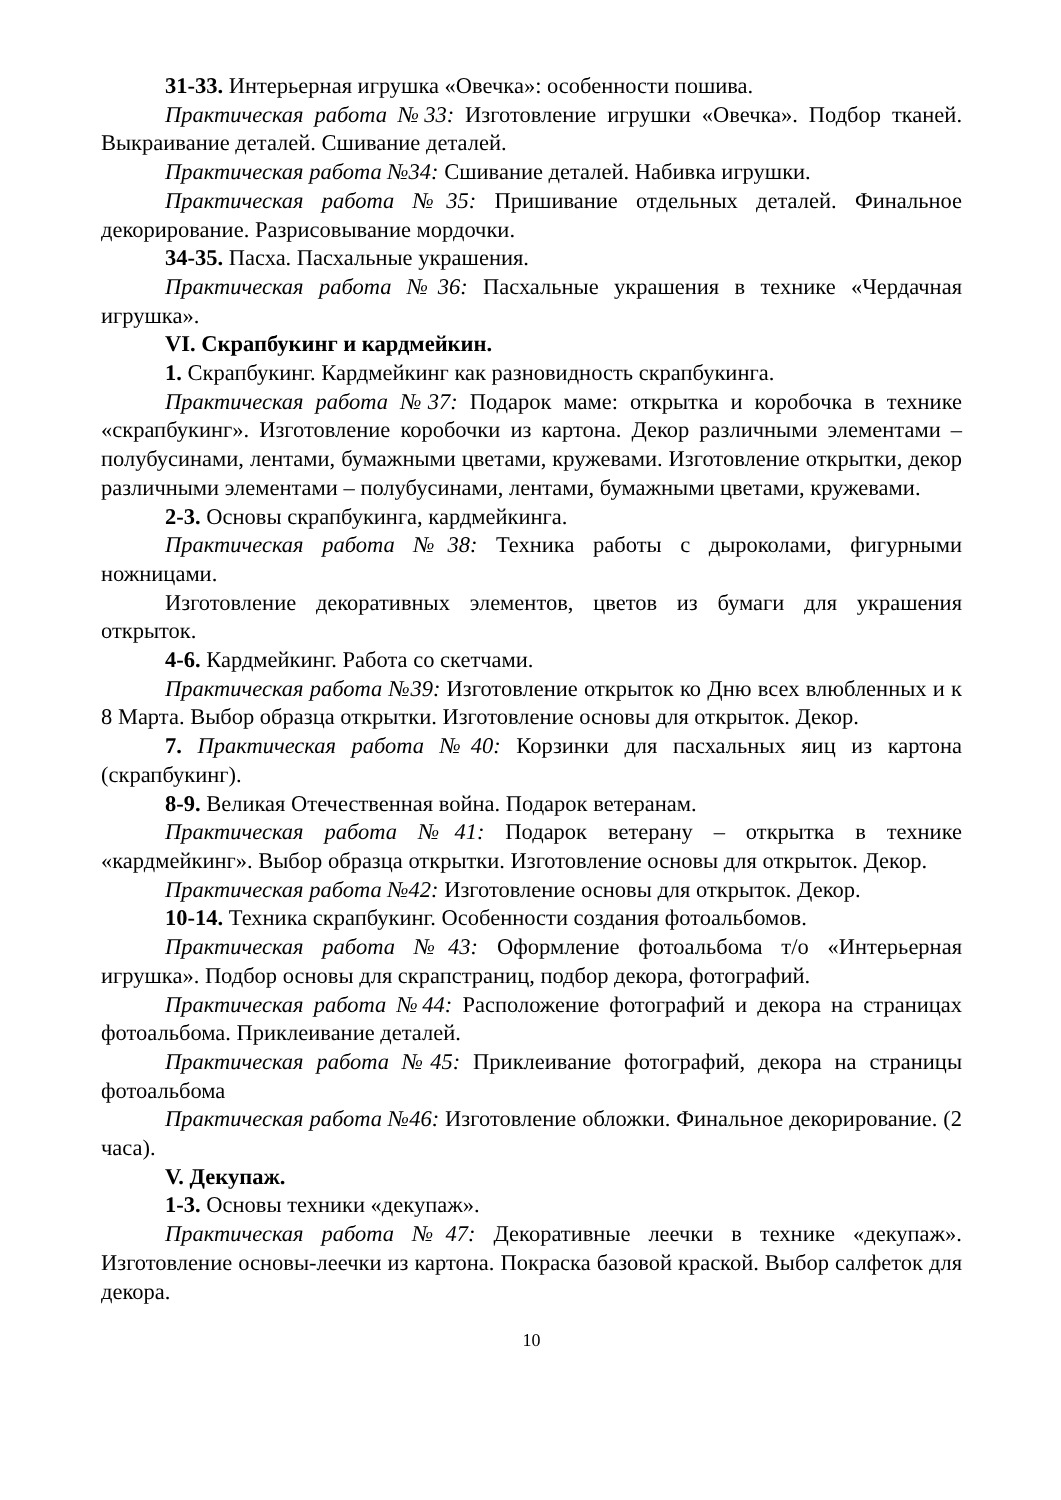31-33. Интерьерная игрушка «Овечка»: особенности пошива.
Практическая работа №33: Изготовление игрушки «Овечка». Подбор тканей. Выкраивание деталей. Сшивание деталей.
Практическая работа №34: Сшивание деталей. Набивка игрушки.
Практическая работа №35: Пришивание отдельных деталей. Финальное декорирование. Разрисовывание мордочки.
34-35. Пасха. Пасхальные украшения.
Практическая работа №36: Пасхальные украшения в технике «Чердачная игрушка».
VI. Скрапбукинг и кардмейкин.
1. Скрапбукинг. Кардмейкинг как разновидность скрапбукинга.
Практическая работа №37: Подарок маме: открытка и коробочка в технике «скрапбукинг». Изготовление коробочки из картона. Декор различными элементами – полубусинами, лентами, бумажными цветами, кружевами. Изготовление открытки, декор различными элементами – полубусинами, лентами, бумажными цветами, кружевами.
2-3. Основы скрапбукинга, кардмейкинга.
Практическая работа №38: Техника работы с дыроколами, фигурными ножницами.
Изготовление декоративных элементов, цветов из бумаги для украшения открыток.
4-6. Кардмейкинг. Работа со скетчами.
Практическая работа №39: Изготовление открыток ко Дню всех влюбленных и к 8 Марта. Выбор образца открытки. Изготовление основы для открыток. Декор.
7. Практическая работа №40: Корзинки для пасхальных яиц из картона (скрапбукинг).
8-9. Великая Отечественная война. Подарок ветеранам.
Практическая работа №41: Подарок ветерану – открытка в технике «кардмейкинг». Выбор образца открытки. Изготовление основы для открыток. Декор.
Практическая работа №42: Изготовление основы для открыток. Декор.
10-14. Техника скрапбукинг. Особенности создания фотоальбомов.
Практическая работа №43: Оформление фотоальбома т/о «Интерьерная игрушка». Подбор основы для скрапстраниц, подбор декора, фотографий.
Практическая работа №44: Расположение фотографий и декора на страницах фотоальбома. Приклеивание деталей.
Практическая работа №45: Приклеивание фотографий, декора на страницы фотоальбома
Практическая работа №46: Изготовление обложки. Финальное декорирование. (2 часа).
V. Декупаж.
1-3. Основы техники «декупаж».
Практическая работа №47: Декоративные леечки в технике «декупаж». Изготовление основы-леечки из картона. Покраска базовой краской. Выбор салфеток для декора.
10